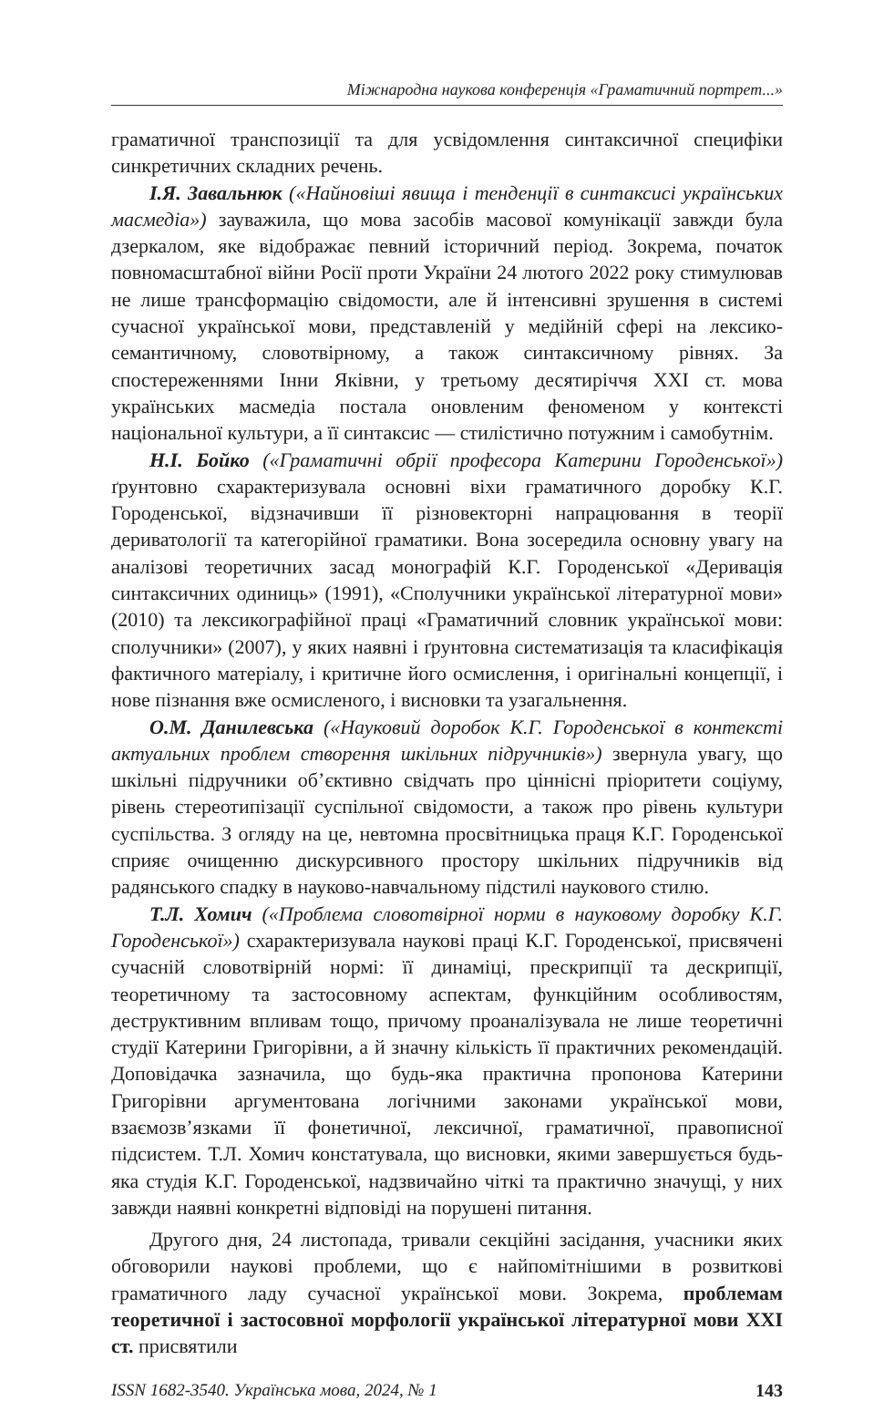Міжнародна наукова конференція «Граматичний портрет...»
граматичної транспозиції та для усвідомлення синтаксичної специфіки синкретичних складних речень.
І.Я. Завальнюк («Найновіші явища і тенденції в синтаксисі українських масмедіа») зауважила, що мова засобів масової комунікації завжди була дзеркалом, яке відображає певний історичний період. Зокрема, початок повномасштабної війни Росії проти України 24 лютого 2022 року стимулював не лише трансформацію свідомости, але й інтенсивні зрушення в системі сучасної української мови, представленій у медійній сфері на лексико-семантичному, словотвірному, а також синтаксичному рівнях. За спостереженнями Інни Яківни, у третьому десятиріччя ХХІ ст. мова українських масмедіа постала оновленим феноменом у контексті національної культури, а її синтаксис — стилістично потужним і самобутнім.
Н.І. Бойко («Граматичні обрії професора Катерини Городенської») ґрунтовно схарактеризувала основні віхи граматичного доробку К.Г. Городенської, відзначивши її різновекторні напрацювання в теорії дериватології та категорійної граматики. Вона зосередила основну увагу на аналізові теоретичних засад монографій К.Г. Городенської «Деривація синтаксичних одиниць» (1991), «Сполучники української літературної мови» (2010) та лексикографійної праці «Граматичний словник української мови: сполучники» (2007), у яких наявні і ґрунтовна систематизація та класифікація фактичного матеріалу, і критичне його осмислення, і оригінальні концепції, і нове пізнання вже осмисленого, і висновки та узагальнення.
О.М. Данилевська («Науковий доробок К.Г. Городенської в контексті актуальних проблем створення шкільних підручників») звернула увагу, що шкільні підручники об’єктивно свідчать про ціннісні пріоритети соціуму, рівень стереотипізації суспільної свідомости, а також про рівень культури суспільства. З огляду на це, невтомна просвітницька праця К.Г. Городенської сприяє очищенню дискурсивного простору шкільних підручників від радянського спадку в науково-навчальному підстилі наукового стилю.
Т.Л. Хомич («Проблема словотвірної норми в науковому доробку К.Г. Городенської») схарактеризувала наукові праці К.Г. Городенської, присвячені сучасній словотвірній нормі: її динаміці, прескрипції та дескрипції, теоретичному та застосовному аспектам, функційним особливостям, деструктивним впливам тощо, причому проаналізувала не лише теоретичні студії Катерини Григорівни, а й значну кількість її практичних рекомендацій. Доповідачка зазначила, що будь-яка практична пропонова Катерини Григорівни аргументована логічними законами української мови, взаємозв’язками її фонетичної, лексичної, граматичної, правописної підсистем. Т.Л. Хомич констатувала, що висновки, якими завершується будь-яка студія К.Г. Городенської, надзвичайно чіткі та практично значущі, у них завжди наявні конкретні відповіді на порушені питання.
Другого дня, 24 листопада, тривали секційні засідання, учасники яких обговорили наукові проблеми, що є найпомітнішими в розвиткові граматичного ладу сучасної української мови. Зокрема, проблемам теоретичної і застосовної морфології української літературної мови XXI ст. присвятили
ISSN 1682-3540. Українська мова, 2024, № 1 143